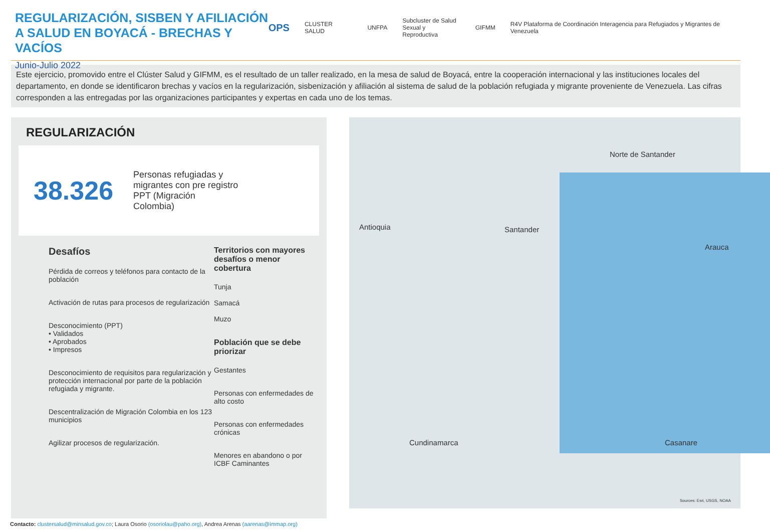REGULARIZACIÓN, SISBEN Y AFILIACIÓN A SALUD EN BOYACÁ - BRECHAS Y VACÍOS
Junio-Julio 2022
OPS CLUSTER SALUD UNFPA Subcluster de Salud
Sexual y Reproductiva GIFMM R4V Plataforma de Coordinación Interagencia para Refugiados y Migrantes de Venezuela
Este ejercicio, promovido entre el Clúster Salud y GIFMM, es el resultado de un taller realizado, en la mesa de salud de Boyacá, entre la cooperación internacional y las instituciones locales del departamento, en donde se identificaron brechas y vacíos en la regularización, sisbenización y afiliación al sistema de salud de la población refugiada y migrante proveniente de Venezuela. Las cifras corresponden a las entregadas por las organizaciones participantes y expertas en cada uno de los temas.
REGULARIZACIÓN
38.326 Personas refugiadas y migrantes con pre registro PPT (Migración Colombia)
Desafíos
Pérdida de correos y teléfonos para contacto de la población
Activación de rutas para procesos de regularización
Desconocimiento (PPT)
• Validados
• Aprobados
• Impresos
Desconocimiento de requisitos para regularización y protección internacional por parte de la población refugiada y migrante.
Descentralización de Migración Colombia en los 123 municipios
Agilizar procesos de regularización.
Territorios con mayores desafíos o menor cobertura
Tunja
Samacá
Muzo
Población que se debe priorizar
Gestantes
Personas con enfermedades de alto costo
Personas con enfermedades crónicas
Menores en abandono o por ICBF Caminantes
Norte de Santander
Antioquia Santander
Arauca
Cundinamarca Casanare
Sources: Esri, USGS, NOAA
Contacto: clustersalud@minsalud.gov.co; Laura Osorio (osoriolau@paho.org), Andrea Arenas (aarenas@immap.org)